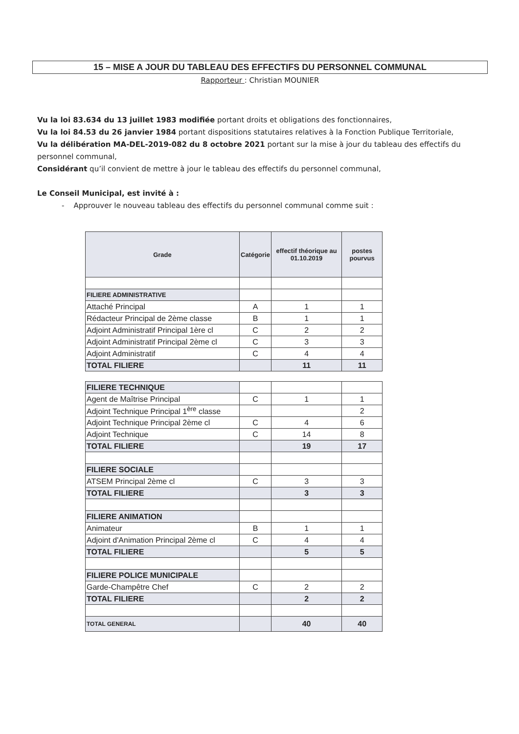15 – MISE A JOUR DU TABLEAU DES EFFECTIFS DU PERSONNEL COMMUNAL
Rapporteur : Christian MOUNIER
Vu la loi 83.634 du 13 juillet 1983 modifiée portant droits et obligations des fonctionnaires,
Vu la loi 84.53 du 26 janvier 1984 portant dispositions statutaires relatives à la Fonction Publique Territoriale,
Vu la délibération MA-DEL-2019-082 du 8 octobre 2021 portant sur la mise à jour du tableau des effectifs du personnel communal,
Considérant qu’il convient de mettre à jour le tableau des effectifs du personnel communal,
Le Conseil Municipal, est invité à :
- Approuver le nouveau tableau des effectifs du personnel communal comme suit :
| Grade | Catégorie | effectif théorique au 01.10.2019 | postes pourvus |
| --- | --- | --- | --- |
| FILIERE ADMINISTRATIVE | | | |
| Attaché Principal | A | 1 | 1 |
| Rédacteur Principal de 2ème classe | B | 1 | 1 |
| Adjoint Administratif Principal 1ère cl | C | 2 | 2 |
| Adjoint Administratif Principal 2ème cl | C | 3 | 3 |
| Adjoint Administratif | C | 4 | 4 |
| TOTAL FILIERE | | 11 | 11 |
| FILIERE TECHNIQUE | | | |
| Agent de Maîtrise Principal | C | 1 | 1 |
| Adjoint Technique Principal 1<sup>ère</sup> classe | | | 2 |
| Adjoint Technique Principal 2ème cl | C | 4 | 6 |
| Adjoint Technique | C | 14 | 8 |
| TOTAL FILIERE | | 19 | 17 |
| FILIERE SOCIALE | | | |
| ATSEM Principal 2ème cl | C | 3 | 3 |
| TOTAL FILIERE | | 3 | 3 |
| FILIERE ANIMATION | | | |
| Animateur | B | 1 | 1 |
| Adjoint d'Animation Principal 2ème cl | C | 4 | 4 |
| TOTAL FILIERE | | 5 | 5 |
| FILIERE POLICE MUNICIPALE | | | |
| Garde-Champêtre Chef | C | 2 | 2 |
| TOTAL FILIERE | | 2 | 2 |
| TOTAL GENERAL | | 40 | 40 |